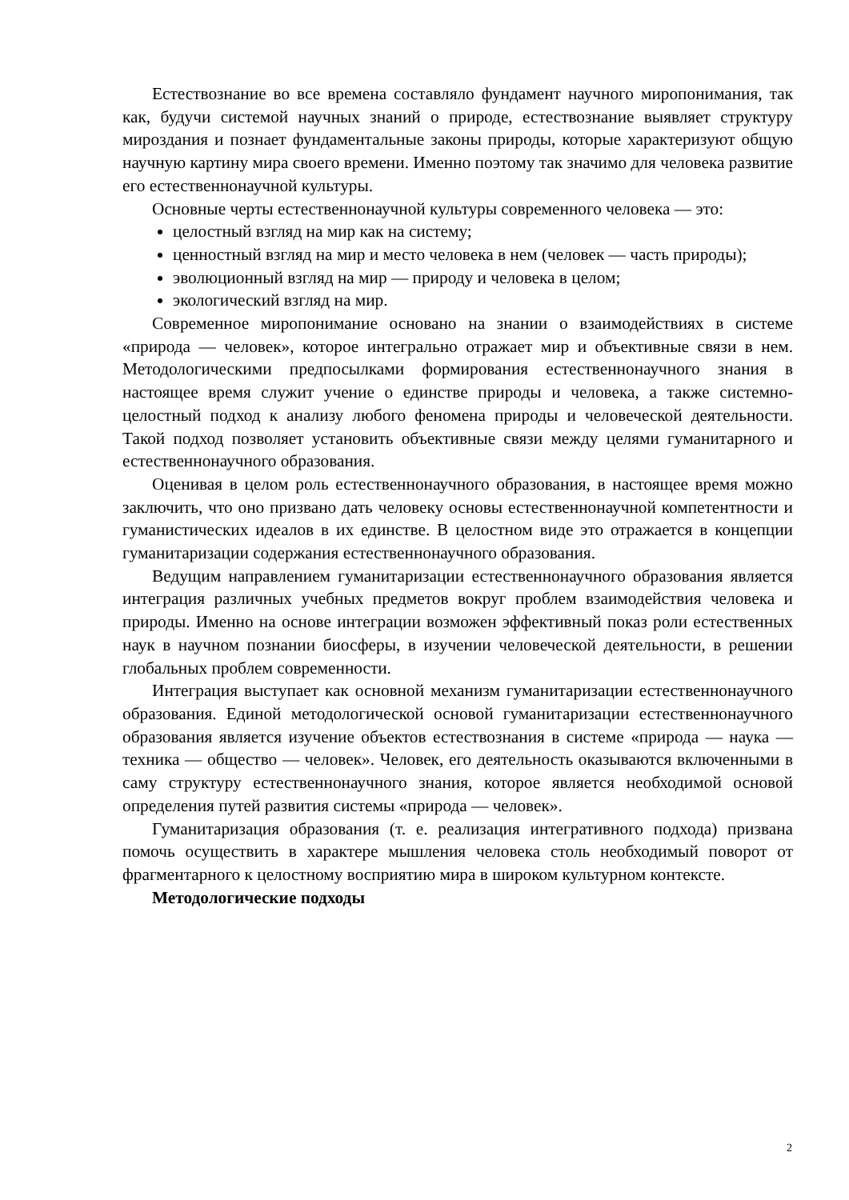Естествознание во все времена составляло фундамент научного миропонимания, так как, будучи системой научных знаний о природе, естествознание выявляет структуру мироздания и познает фундаментальные законы природы, которые характеризуют общую научную картину мира своего времени. Именно поэтому так значимо для человека развитие его естественнонаучной культуры.
Основные черты естественнонаучной культуры современного человека — это:
целостный взгляд на мир как на систему;
ценностный взгляд на мир и место человека в нем (человек — часть природы);
эволюционный взгляд на мир — природу и человека в целом;
экологический взгляд на мир.
Современное миропонимание основано на знании о взаимодействиях в системе «природа — человек», которое интегрально отражает мир и объективные связи в нем. Методологическими предпосылками формирования естественнонаучного знания в настоящее время служит учение о единстве природы и человека, а также системно-целостный подход к анализу любого феномена природы и человеческой деятельности. Такой подход позволяет установить объективные связи между целями гуманитарного и естественнонаучного образования.
Оценивая в целом роль естественнонаучного образования, в настоящее время можно заключить, что оно призвано дать человеку основы естественнонаучной компетентности и гуманистических идеалов в их единстве. В целостном виде это отражается в концепции гуманитаризации содержания естественнонаучного образования.
Ведущим направлением гуманитаризации естественнонаучного образования является интеграция различных учебных предметов вокруг проблем взаимодействия человека и природы. Именно на основе интеграции возможен эффективный показ роли естественных наук в научном познании биосферы, в изучении человеческой деятельности, в решении глобальных проблем современности.
Интеграция выступает как основной механизм гуманитаризации естественнонаучного образования. Единой методологической основой гуманитаризации естественнонаучного образования является изучение объектов естествознания в системе «природа — наука — техника — общество — человек». Человек, его деятельность оказываются включенными в саму структуру естественнонаучного знания, которое является необходимой основой определения путей развития системы «природа — человек».
Гуманитаризация образования (т. е. реализация интегративного подхода) призвана помочь осуществить в характере мышления человека столь необходимый поворот от фрагментарного к целостному восприятию мира в широком культурном контексте.
Методологические подходы
2